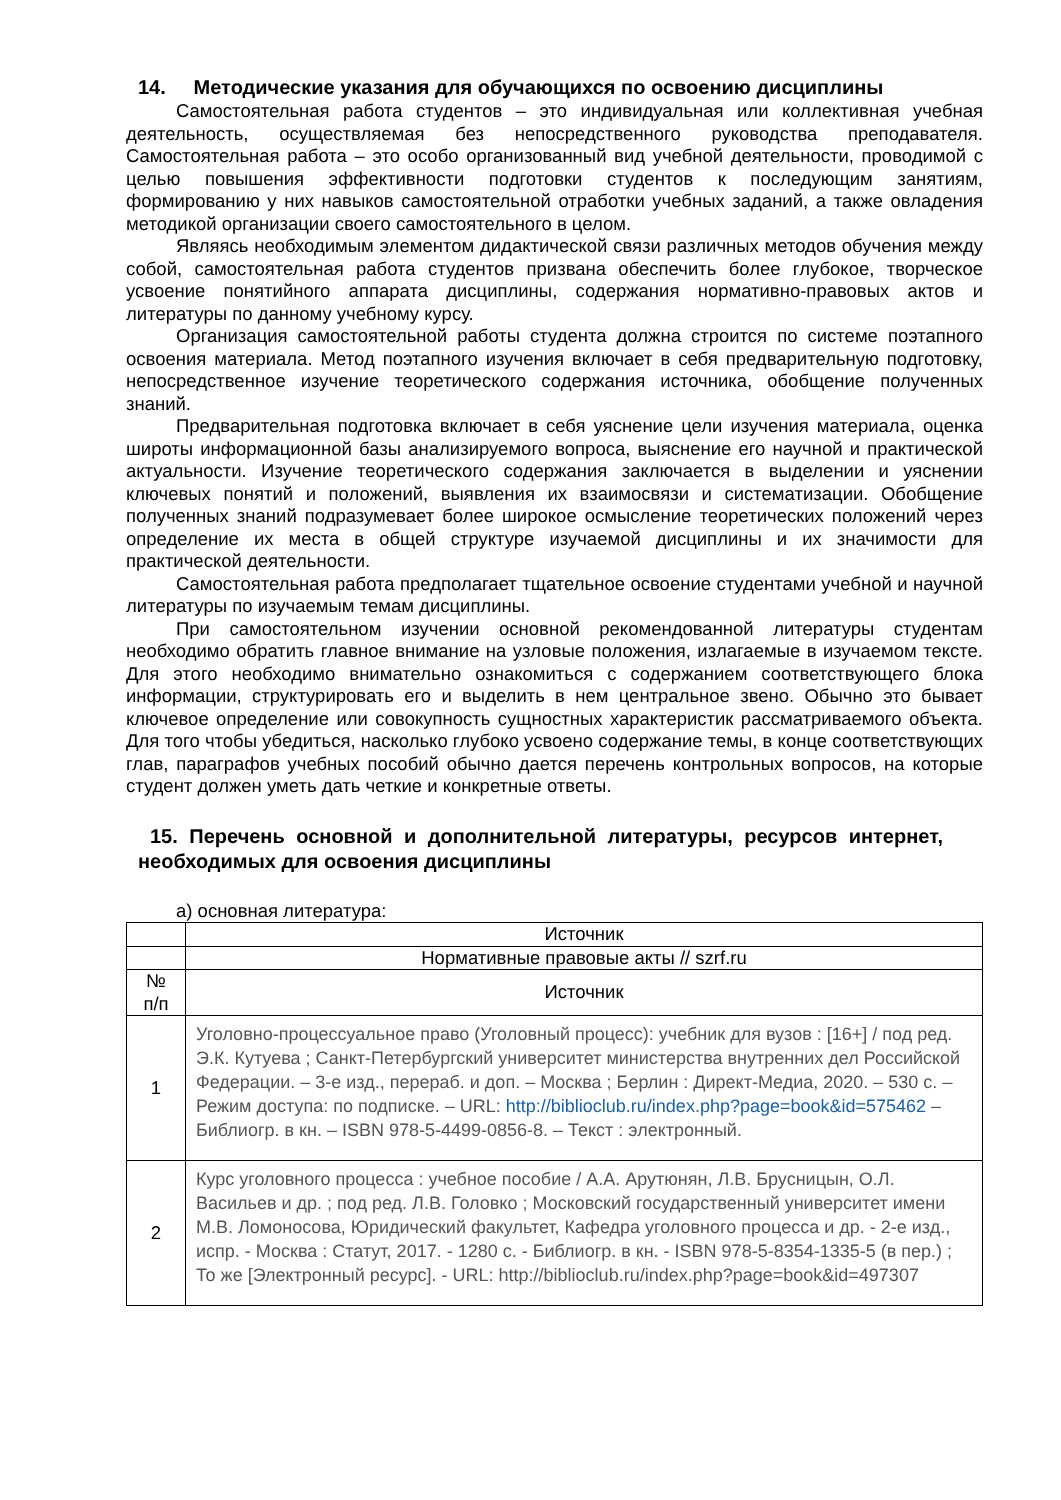14. Методические указания для обучающихся по освоению дисциплины
Самостоятельная работа студентов – это индивидуальная или коллективная учебная деятельность, осуществляемая без непосредственного руководства преподавателя. Самостоятельная работа – это особо организованный вид учебной деятельности, проводимой с целью повышения эффективности подготовки студентов к последующим занятиям, формированию у них навыков самостоятельной отработки учебных заданий, а также овладения методикой организации своего самостоятельного в целом.
Являясь необходимым элементом дидактической связи различных методов обучения между собой, самостоятельная работа студентов призвана обеспечить более глубокое, творческое усвоение понятийного аппарата дисциплины, содержания нормативно-правовых актов и литературы по данному учебному курсу.
Организация самостоятельной работы студента должна строится по системе поэтапного освоения материала. Метод поэтапного изучения включает в себя предварительную подготовку, непосредственное изучение теоретического содержания источника, обобщение полученных знаний.
Предварительная подготовка включает в себя уяснение цели изучения материала, оценка широты информационной базы анализируемого вопроса, выяснение его научной и практической актуальности. Изучение теоретического содержания заключается в выделении и уяснении ключевых понятий и положений, выявления их взаимосвязи и систематизации. Обобщение полученных знаний подразумевает более широкое осмысление теоретических положений через определение их места в общей структуре изучаемой дисциплины и их значимости для практической деятельности.
Самостоятельная работа предполагает тщательное освоение студентами учебной и научной литературы по изучаемым темам дисциплины.
При самостоятельном изучении основной рекомендованной литературы студентам необходимо обратить главное внимание на узловые положения, излагаемые в изучаемом тексте. Для этого необходимо внимательно ознакомиться с содержанием соответствующего блока информации, структурировать его и выделить в нем центральное звено. Обычно это бывает ключевое определение или совокупность сущностных характеристик рассматриваемого объекта. Для того чтобы убедиться, насколько глубоко усвоено содержание темы, в конце соответствующих глав, параграфов учебных пособий обычно дается перечень контрольных вопросов, на которые студент должен уметь дать четкие и конкретные ответы.
15. Перечень основной и дополнительной литературы, ресурсов интернет, необходимых для освоения дисциплины
а) основная литература:
| | Источник |
| | Нормативные правовые акты // szrf.ru |
| № п/п | Источник |
| 1 | Уголовно-процессуальное право (Уголовный процесс): учебник для вузов : [16+] / под ред. Э.К. Кутуева ; Санкт-Петербургский университет министерства внутренних дел Российской Федерации. – 3-е изд., перераб. и доп. – Москва ; Берлин : Директ-Медиа, 2020. – 530 с. – Режим доступа: по подписке. – URL: http://biblioclub.ru/index.php?page=book&id=575462 – Библиогр. в кн. – ISBN 978-5-4499-0856-8. – Текст : электронный. |
| 2 | Курс уголовного процесса : учебное пособие / А.А. Арутюнян, Л.В. Брусницын, О.Л. Васильев и др. ; под ред. Л.В. Головко ; Московский государственный университет имени М.В. Ломоносова, Юридический факультет, Кафедра уголовного процесса и др. - 2-е изд., испр. - Москва : Статут, 2017. - 1280 с. - Библиогр. в кн. - ISBN 978-5-8354-1335-5 (в пер.) ; То же [Электронный ресурс]. - URL: http://biblioclub.ru/index.php?page=book&id=497307 |